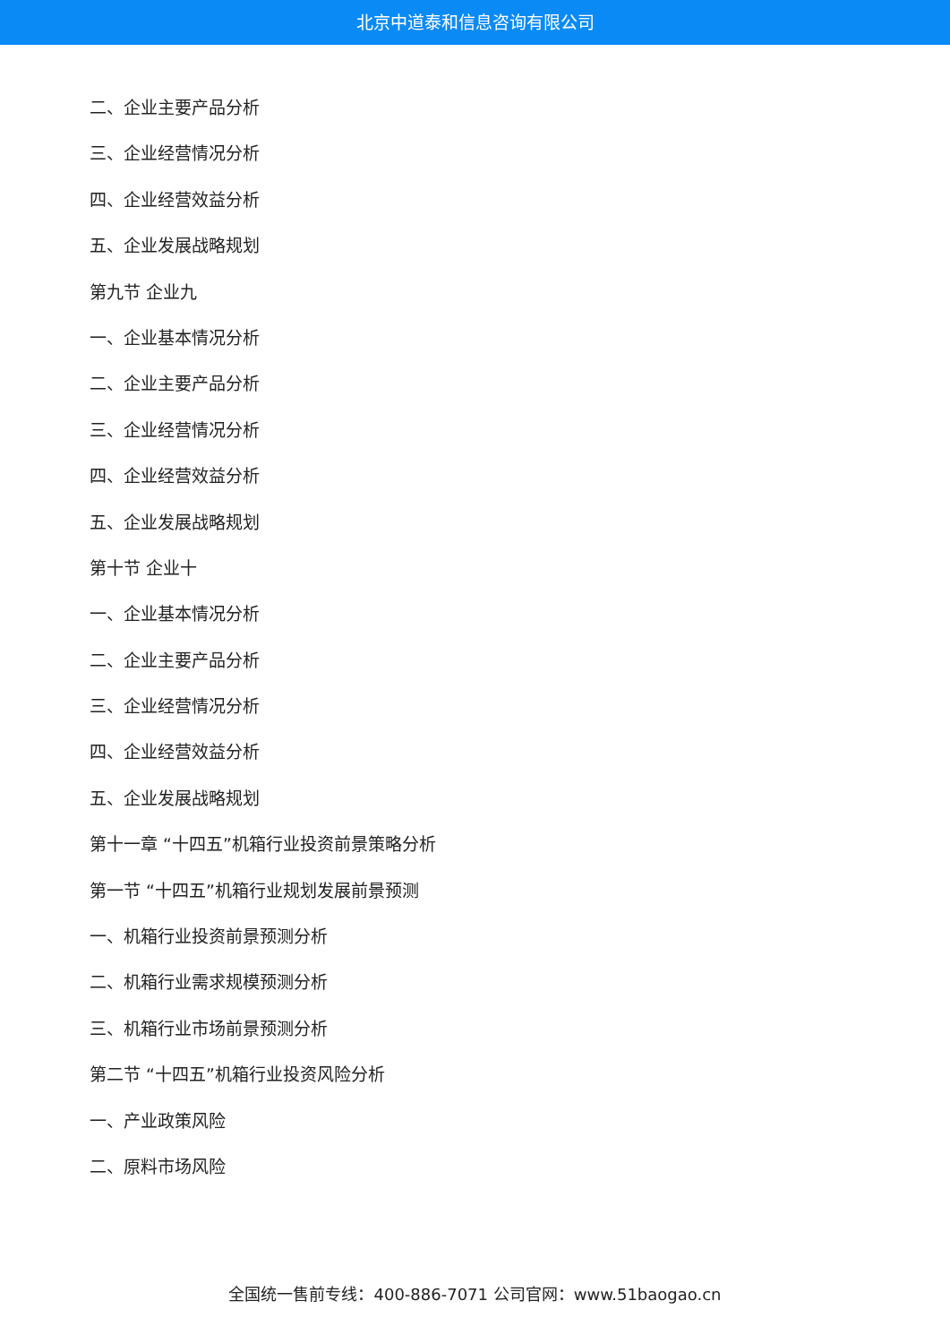北京中道泰和信息咨询有限公司
二、企业主要产品分析
三、企业经营情况分析
四、企业经营效益分析
五、企业发展战略规划
第九节 企业九
一、企业基本情况分析
二、企业主要产品分析
三、企业经营情况分析
四、企业经营效益分析
五、企业发展战略规划
第十节 企业十
一、企业基本情况分析
二、企业主要产品分析
三、企业经营情况分析
四、企业经营效益分析
五、企业发展战略规划
第十一章 “十四五”机箱行业投资前景策略分析
第一节 “十四五”机箱行业规划发展前景预测
一、机箱行业投资前景预测分析
二、机箱行业需求规模预测分析
三、机箱行业市场前景预测分析
第二节 “十四五”机箱行业投资风险分析
一、产业政策风险
二、原料市场风险
全国统一售前专线：400-886-7071 公司官网：www.51baogao.cn